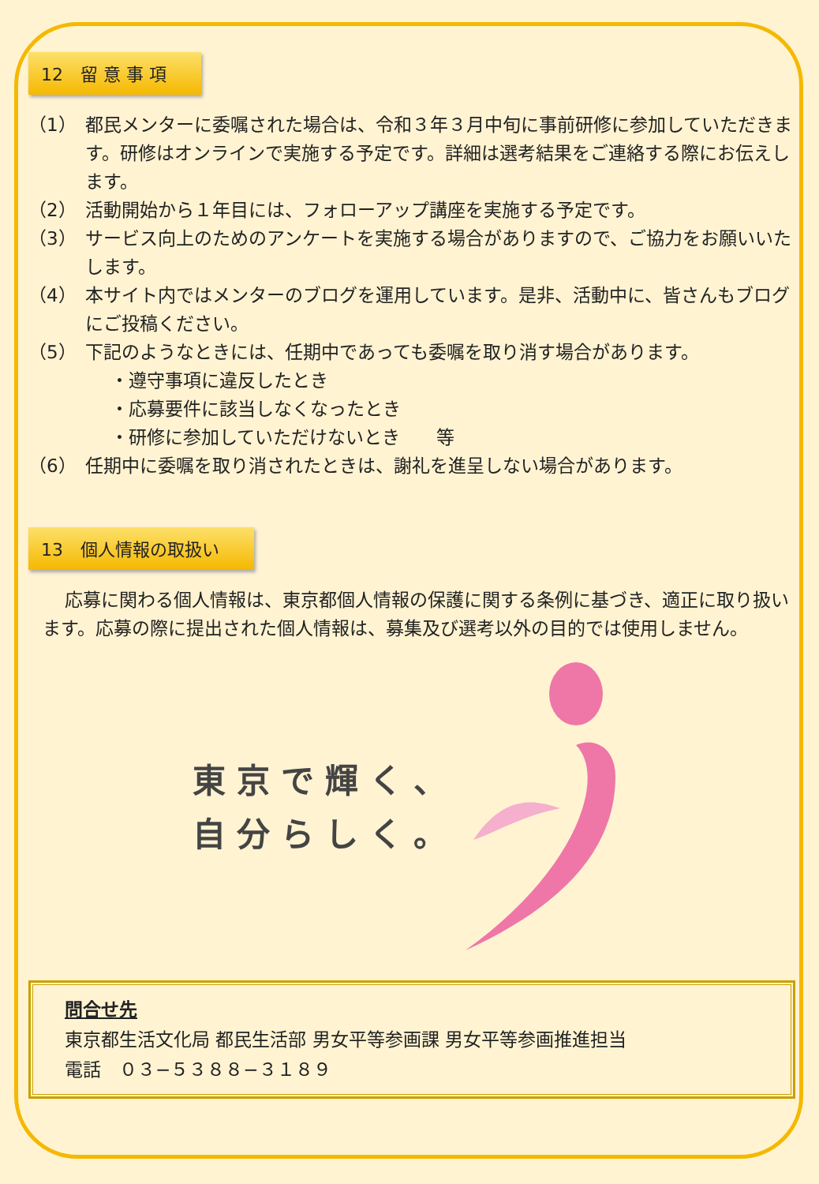12　留 意 事 項
（1） 都民メンターに委嘱された場合は、令和３年３月中旬に事前研修に参加していただきます。研修はオンラインで実施する予定です。詳細は選考結果をご連絡する際にお伝えします。
（2） 活動開始から１年目には、フォローアップ講座を実施する予定です。
（3） サービス向上のためのアンケートを実施する場合がありますので、ご協力をお願いいたします。
（4） 本サイト内ではメンターのブログを運用しています。是非、活動中に、皆さんもブログにご投稿ください。
（5） 下記のようなときには、任期中であっても委嘱を取り消す場合があります。
・遵守事項に違反したとき
・応募要件に該当しなくなったとき
・研修に参加していただけないとき　　等
（6） 任期中に委嘱を取り消されたときは、謝礼を進呈しない場合があります。
13　個人情報の取扱い
応募に関わる個人情報は、東京都個人情報の保護に関する条例に基づき、適正に取り扱います。応募の際に提出された個人情報は、募集及び選考以外の目的では使用しません。
東京で輝く、
自分らしく。
問合せ先
東京都生活文化局 都民生活部 男女平等参画課 男女平等参画推進担当
電話　０３−５３８８−３１８９